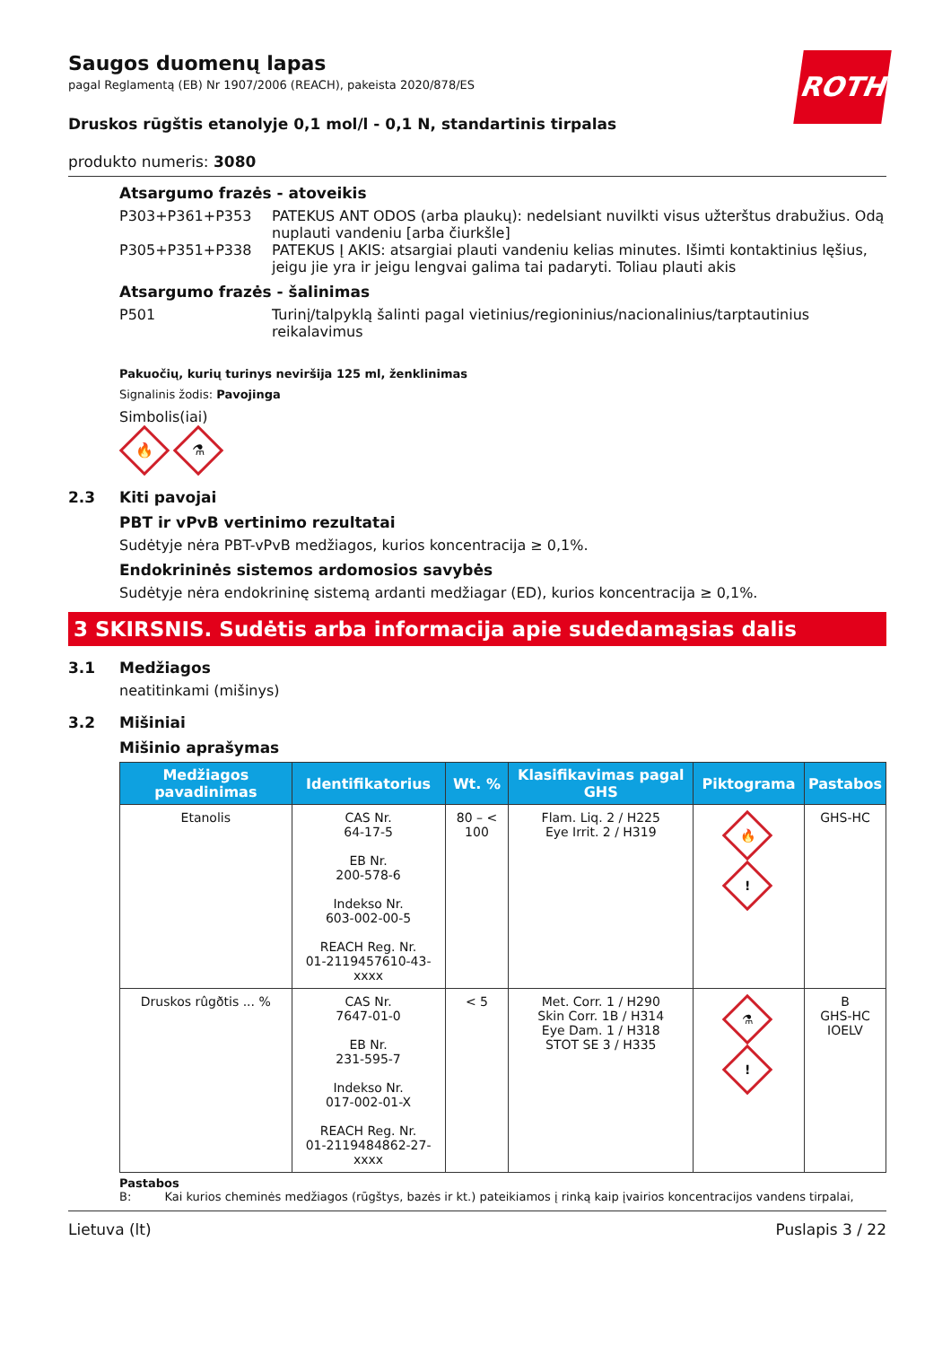ROTH
Saugos duomenų lapas
pagal Reglamentą (EB) Nr 1907/2006 (REACH), pakeista 2020/878/ES
Druskos rūgštis etanolyje 0,1 mol/l - 0,1 N, standartinis tirpalas
produkto numeris: 3080
Atsargumo frazės - atoveikis
P303+P361+P353 PATEKUS ANT ODOS (arba plaukų): nedelsiant nuvilkti visus užterštus drabužius. Odą nuplauti vandeniu [arba čiurkšle]
P305+P351+P338 PATEKUS Į AKIS: atsargiai plauti vandeniu kelias minutes. Išimti kontaktinius lęšius, jeigu jie yra ir jeigu lengvai galima tai padaryti. Toliau plauti akis
Atsargumo frazės - šalinimas
P501 Turinį/talpyklą šalinti pagal vietinius/regioninius/nacionalinius/tarptautinius reikalavimus
Pakuočių, kurių turinys neviršija 125 ml, ženklinimas
Signalinis žodis: Pavojinga
Simbolis(iai)
🔥
⚗
2.3 Kiti pavojai
PBT ir vPvB vertinimo rezultatai
Sudėtyje nėra PBT-vPvB medžiagos, kurios koncentracija ≥ 0,1%.
Endokrininės sistemos ardomosios savybės
Sudėtyje nėra endokrininę sistemą ardanti medžiagar (ED), kurios koncentracija ≥ 0,1%.
3 SKIRSNIS. Sudėtis arba informacija apie sudedamąsias dalis
3.1 Medžiagos
neatitinkami (mišinys)
3.2 Mišiniai
Mišinio aprašymas
| Medžiagos pavadinimas | Identifikatorius | Wt. % | Klasifikavimas pagal GHS | Piktograma | Pastabos |
| --- | --- | --- | --- | --- | --- |
| Etanolis | CAS Nr. 64-17-5 EB Nr. 200-578-6 Indekso Nr. 603-002-00-5 REACH Reg. Nr. 01-2119457610-43-xxxx | 80 – < 100 | Flam. Liq. 2 / H225 Eye Irrit. 2 / H319 | 🔥 ! | GHS-HC |
| Druskos rûgðtis ... % | CAS Nr. 7647-01-0 EB Nr. 231-595-7 Indekso Nr. 017-002-01-X REACH Reg. Nr. 01-2119484862-27-xxxx | < 5 | Met. Corr. 1 / H290 Skin Corr. 1B / H314 Eye Dam. 1 / H318 STOT SE 3 / H335 | ⚗ ! | B GHS-HC IOELV |
Pastabos
B: Kai kurios cheminės medžiagos (rūgštys, bazės ir kt.) pateikiamos į rinką kaip įvairios koncentracijos vandens tirpalai,
Lietuva (lt) Puslapis 3 / 22